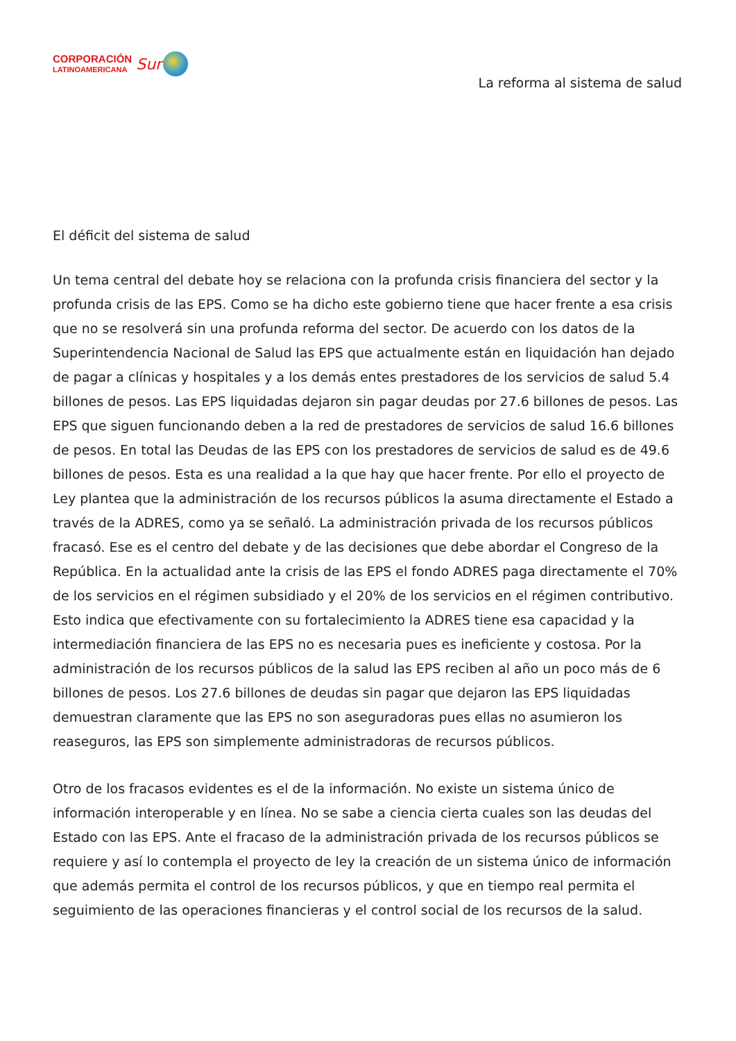CORPORACIÓN
LATINOAMERICANA
Sur
La reforma al sistema de salud
El déficit del sistema de salud
Un tema central del debate hoy se relaciona con la profunda crisis financiera del sector y la profunda crisis de las EPS. Como se ha dicho este gobierno tiene que hacer frente a esa crisis que no se resolverá sin una profunda reforma del sector. De acuerdo con los datos de la Superintendencia Nacional de Salud las EPS que actualmente están en liquidación han dejado de pagar a clínicas y hospitales y a los demás entes prestadores de los servicios de salud 5.4 billones de pesos. Las EPS liquidadas dejaron sin pagar deudas por 27.6 billones de pesos. Las EPS que siguen funcionando deben a la red de prestadores de servicios de salud 16.6 billones de pesos. En total las Deudas de las EPS con los prestadores de servicios de salud es de 49.6 billones de pesos. Esta es una realidad a la que hay que hacer frente. Por ello el proyecto de Ley plantea que la administración de los recursos públicos la asuma directamente el Estado a través de la ADRES, como ya se señaló. La administración privada de los recursos públicos fracasó. Ese es el centro del debate y de las decisiones que debe abordar el Congreso de la República. En la actualidad ante la crisis de las EPS el fondo ADRES paga directamente el 70% de los servicios en el régimen subsidiado y el 20% de los servicios en el régimen contributivo. Esto indica que efectivamente con su fortalecimiento la ADRES tiene esa capacidad y la intermediación financiera de las EPS no es necesaria pues es ineficiente y costosa. Por la administración de los recursos públicos de la salud las EPS reciben al año un poco más de 6 billones de pesos. Los 27.6 billones de deudas sin pagar que dejaron las EPS liquidadas demuestran claramente que las EPS no son aseguradoras pues ellas no asumieron los reaseguros, las EPS son simplemente administradoras de recursos públicos.
Otro de los fracasos evidentes es el de la información. No existe un sistema único de información interoperable y en línea. No se sabe a ciencia cierta cuales son las deudas del Estado con las EPS. Ante el fracaso de la administración privada de los recursos públicos se requiere y así lo contempla el proyecto de ley la creación de un sistema único de información que además permita el control de los recursos públicos, y que en tiempo real permita el seguimiento de las operaciones financieras y el control social de los recursos de la salud.